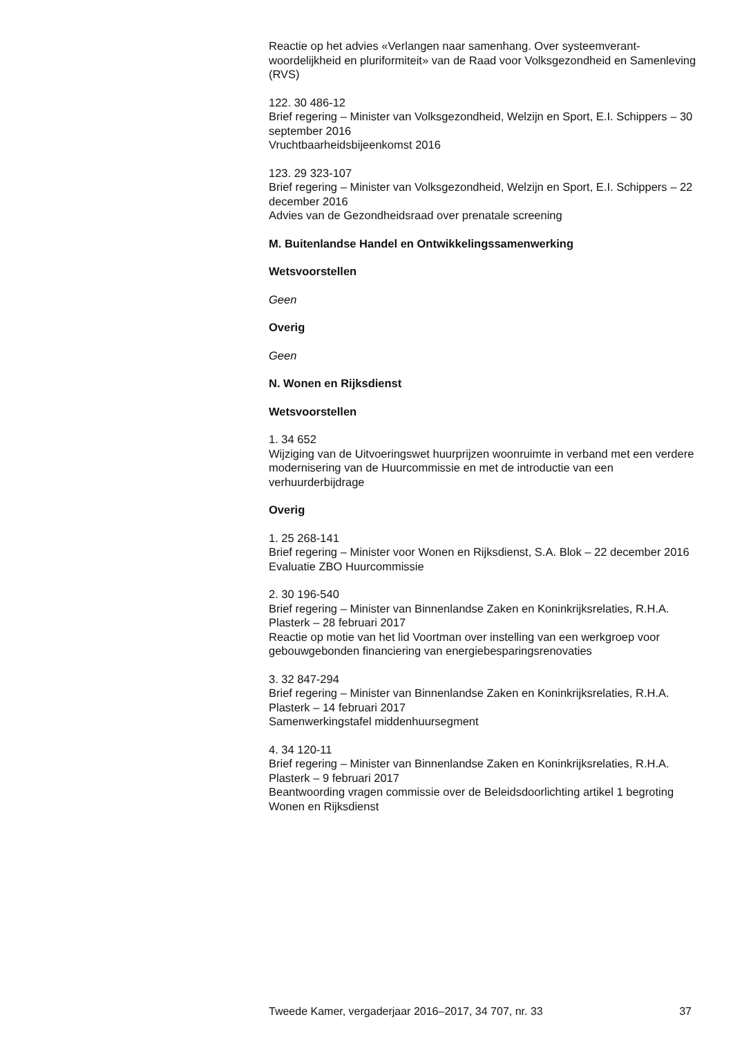Reactie op het advies «Verlangen naar samenhang. Over systeemverant-woordelijkheid en pluriformiteit» van de Raad voor Volksgezondheid en Samenleving (RVS)
122. 30 486-12
Brief regering – Minister van Volksgezondheid, Welzijn en Sport, E.I. Schippers – 30 september 2016
Vruchtbaarheidsbijeenkomst 2016
123. 29 323-107
Brief regering – Minister van Volksgezondheid, Welzijn en Sport, E.I. Schippers – 22 december 2016
Advies van de Gezondheidsraad over prenatale screening
M. Buitenlandse Handel en Ontwikkelingssamenwerking
Wetsvoorstellen
Geen
Overig
Geen
N. Wonen en Rijksdienst
Wetsvoorstellen
1. 34 652
Wijziging van de Uitvoeringswet huurprijzen woonruimte in verband met een verdere modernisering van de Huurcommissie en met de introductie van een verhuurderbijdrage
Overig
1. 25 268-141
Brief regering – Minister voor Wonen en Rijksdienst, S.A. Blok – 22 december 2016
Evaluatie ZBO Huurcommissie
2. 30 196-540
Brief regering – Minister van Binnenlandse Zaken en Koninkrijksrelaties, R.H.A. Plasterk – 28 februari 2017
Reactie op motie van het lid Voortman over instelling van een werkgroep voor gebouwgebonden financiering van energiebesparingsrenovaties
3. 32 847-294
Brief regering – Minister van Binnenlandse Zaken en Koninkrijksrelaties, R.H.A. Plasterk – 14 februari 2017
Samenwerkingstafel middenhuursegment
4. 34 120-11
Brief regering – Minister van Binnenlandse Zaken en Koninkrijksrelaties, R.H.A. Plasterk – 9 februari 2017
Beantwoording vragen commissie over de Beleidsdoorlichting artikel 1 begroting Wonen en Rijksdienst
Tweede Kamer, vergaderjaar 2016–2017, 34 707, nr. 33 37